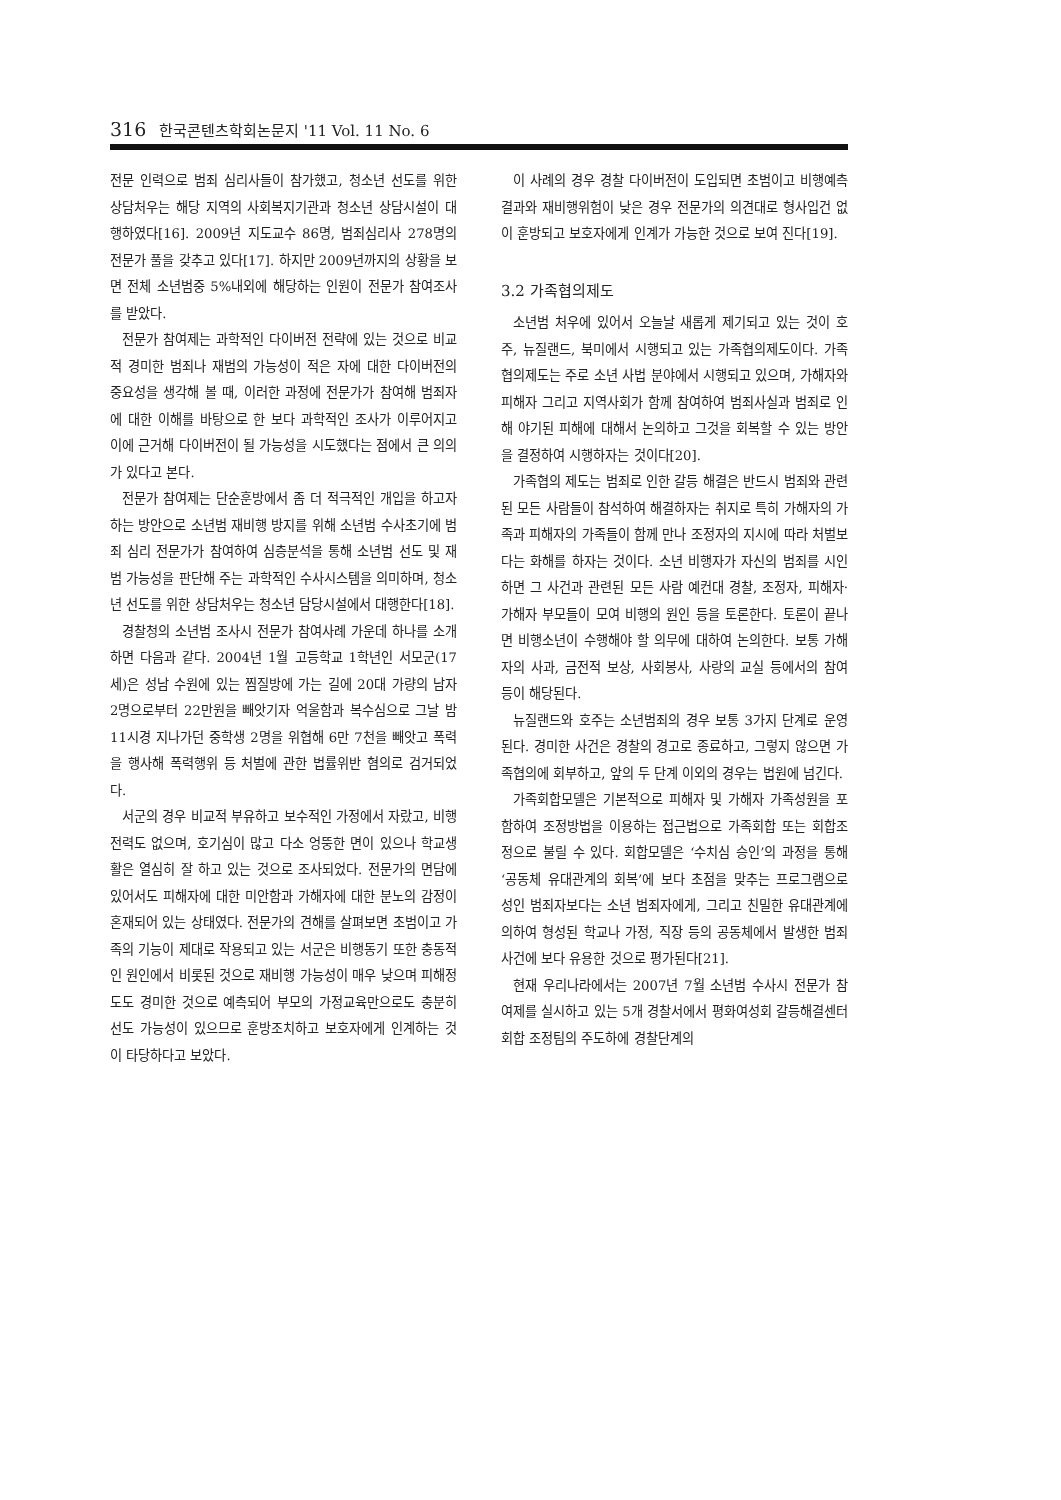316 한국콘텐츠학회논문지 '11 Vol. 11 No. 6
전문 인력으로 범죄 심리사들이 참가했고, 청소년 선도를 위한 상담처우는 해당 지역의 사회복지기관과 청소년 상담시설이 대행하였다[16]. 2009년 지도교수 86명, 범죄심리사 278명의 전문가 풀을 갖추고 있다[17]. 하지만 2009년까지의 상황을 보면 전체 소년범중 5%내외에 해당하는 인원이 전문가 참여조사를 받았다.
전문가 참여제는 과학적인 다이버전 전략에 있는 것으로 비교적 경미한 범죄나 재범의 가능성이 적은 자에 대한 다이버전의 중요성을 생각해 볼 때, 이러한 과정에 전문가가 참여해 범죄자에 대한 이해를 바탕으로 한 보다 과학적인 조사가 이루어지고 이에 근거해 다이버전이 될 가능성을 시도했다는 점에서 큰 의의가 있다고 본다.
전문가 참여제는 단순훈방에서 좀 더 적극적인 개입을 하고자 하는 방안으로 소년범 재비행 방지를 위해 소년범 수사초기에 범죄 심리 전문가가 참여하여 심층분석을 통해 소년범 선도 및 재범 가능성을 판단해 주는 과학적인 수사시스템을 의미하며, 청소년 선도를 위한 상담처우는 청소년 담당시설에서 대행한다[18].
경찰청의 소년범 조사시 전문가 참여사례 가운데 하나를 소개하면 다음과 같다. 2004년 1월 고등학교 1학년인 서모군(17세)은 성남 수원에 있는 찜질방에 가는 길에 20대 가량의 남자 2명으로부터 22만원을 빼앗기자 억울함과 복수심으로 그날 밤 11시경 지나가던 중학생 2명을 위협해 6만 7천을 빼앗고 폭력을 행사해 폭력행위 등 처벌에 관한 법률위반 혐의로 검거되었다.
서군의 경우 비교적 부유하고 보수적인 가정에서 자랐고, 비행전력도 없으며, 호기심이 많고 다소 엉뚱한 면이 있으나 학교생활은 열심히 잘 하고 있는 것으로 조사되었다. 전문가의 면담에 있어서도 피해자에 대한 미안함과 가해자에 대한 분노의 감정이 혼재되어 있는 상태였다. 전문가의 견해를 살펴보면 초범이고 가족의 기능이 제대로 작용되고 있는 서군은 비행동기 또한 충동적인 원인에서 비롯된 것으로 재비행 가능성이 매우 낮으며 피해정도도 경미한 것으로 예측되어 부모의 가정교육만으로도 충분히 선도 가능성이 있으므로 훈방조치하고 보호자에게 인계하는 것이 타당하다고 보았다.
이 사례의 경우 경찰 다이버전이 도입되면 초범이고 비행예측결과와 재비행위험이 낮은 경우 전문가의 의견대로 형사입건 없이 훈방되고 보호자에게 인계가 가능한 것으로 보여 진다[19].
3.2 가족협의제도
소년범 처우에 있어서 오늘날 새롭게 제기되고 있는 것이 호주, 뉴질랜드, 북미에서 시행되고 있는 가족협의제도이다. 가족협의제도는 주로 소년 사법 분야에서 시행되고 있으며, 가해자와 피해자 그리고 지역사회가 함께 참여하여 범죄사실과 범죄로 인해 야기된 피해에 대해서 논의하고 그것을 회복할 수 있는 방안을 결정하여 시행하자는 것이다[20].
가족협의 제도는 범죄로 인한 갈등 해결은 반드시 범죄와 관련된 모든 사람들이 참석하여 해결하자는 취지로 특히 가해자의 가족과 피해자의 가족들이 함께 만나 조정자의 지시에 따라 처벌보다는 화해를 하자는 것이다. 소년 비행자가 자신의 범죄를 시인하면 그 사건과 관련된 모든 사람 예컨대 경찰, 조정자, 피해자·가해자 부모들이 모여 비행의 원인 등을 토론한다. 토론이 끝나면 비행소년이 수행해야 할 의무에 대하여 논의한다. 보통 가해자의 사과, 금전적 보상, 사회봉사, 사랑의 교실 등에서의 참여 등이 해당된다.
뉴질랜드와 호주는 소년범죄의 경우 보통 3가지 단계로 운영된다. 경미한 사건은 경찰의 경고로 종료하고, 그렇지 않으면 가족협의에 회부하고, 앞의 두 단계 이외의 경우는 법원에 넘긴다.
가족회합모델은 기본적으로 피해자 및 가해자 가족성원을 포함하여 조정방법을 이용하는 접근법으로 가족회합 또는 회합조정으로 불릴 수 있다. 회합모델은 ‘수치심 승인’의 과정을 통해 ‘공동체 유대관계의 회복’에 보다 초점을 맞추는 프로그램으로 성인 범죄자보다는 소년 범죄자에게, 그리고 친밀한 유대관계에 의하여 형성된 학교나 가정, 직장 등의 공동체에서 발생한 범죄사건에 보다 유용한 것으로 평가된다[21].
현재 우리나라에서는 2007년 7월 소년범 수사시 전문가 참여제를 실시하고 있는 5개 경찰서에서 평화여성회 갈등해결센터 회합 조정팀의 주도하에 경찰단계의